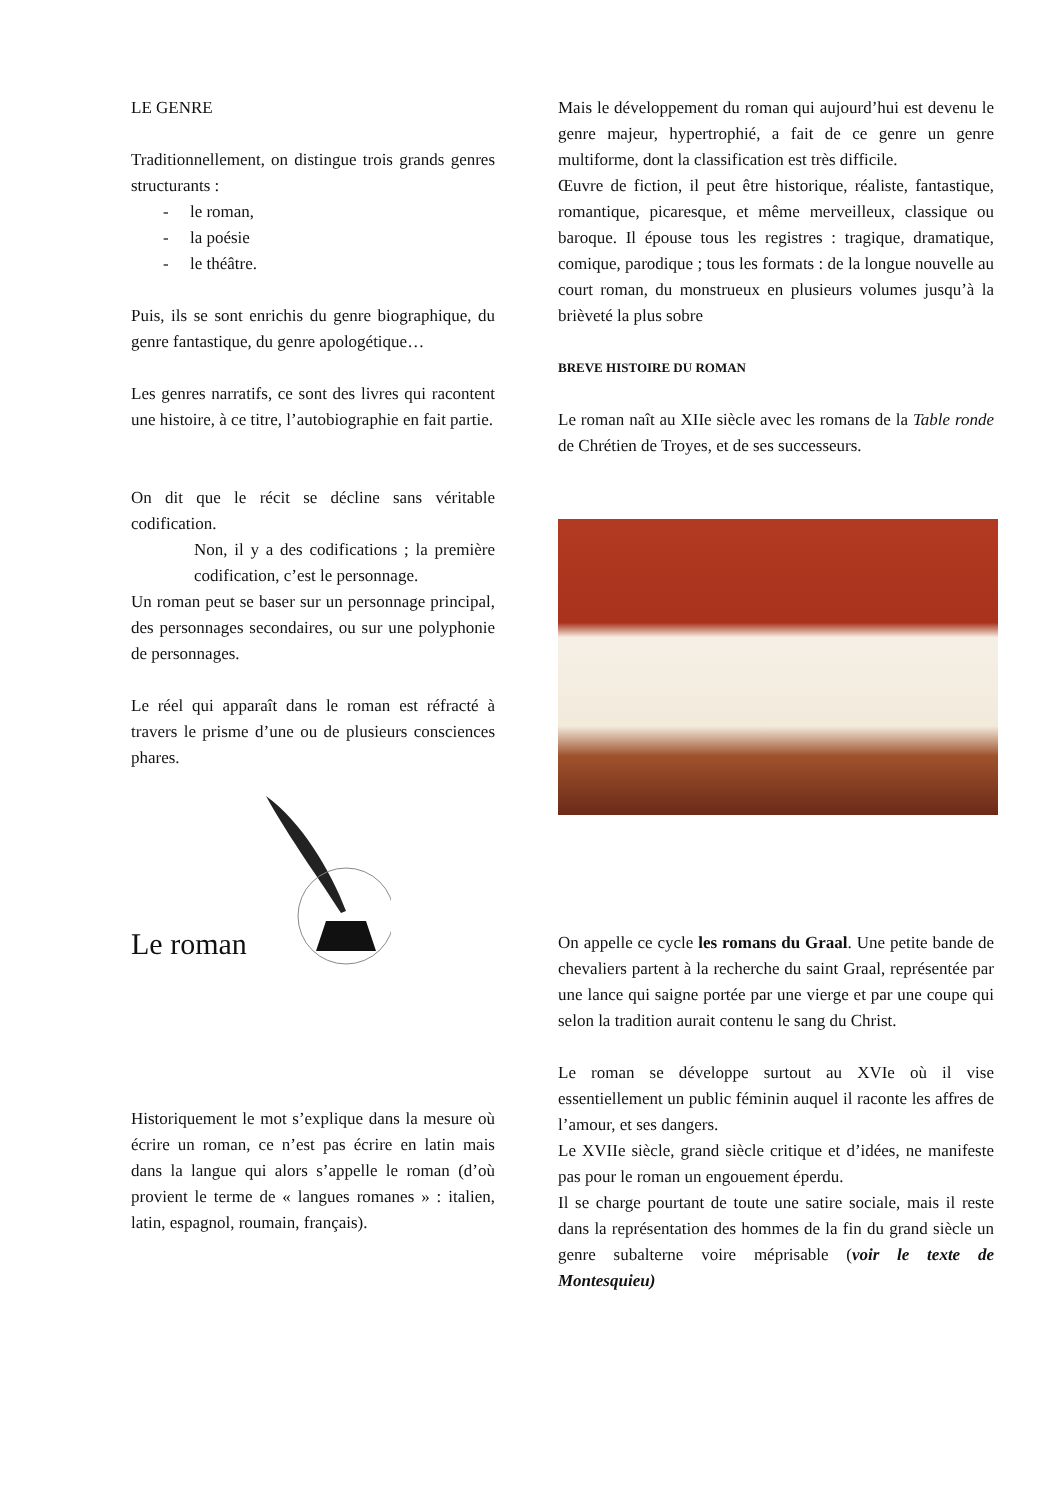LE GENRE
Traditionnellement, on distingue trois grands genres structurants :
- le roman,
- la poésie
- le théâtre.
Puis, ils se sont enrichis du genre biographique, du genre fantastique, du genre apologétique…
Les genres narratifs, ce sont des livres qui racontent une histoire, à ce titre, l’autobiographie en fait partie.
On dit que le récit se décline sans véritable codification.
Non, il y a des codifications ; la première codification, c’est le personnage.
Un roman peut se baser sur un personnage principal, des personnages secondaires, ou sur une polyphonie de personnages.
Le réel qui apparaît dans le roman est réfracté à travers le prisme d’une ou de plusieurs consciences phares.
Le roman
Historiquement le mot s’explique dans la mesure où écrire un roman, ce n’est pas écrire en latin mais dans la langue qui alors s’appelle le roman (d’où provient le terme de « langues romanes » : italien, latin, espagnol, roumain, français).
Mais le développement du roman qui aujourd’hui est devenu le genre majeur, hypertrophié, a fait de ce genre un genre multiforme, dont la classification est très difficile.
Œuvre de fiction, il peut être historique, réaliste, fantastique, romantique, picaresque, et même merveilleux, classique ou baroque. Il épouse tous les registres : tragique, dramatique, comique, parodique ; tous les formats : de la longue nouvelle au court roman, du monstrueux en plusieurs volumes jusqu’à la brièveté la plus sobre
BREVE HISTOIRE DU ROMAN
Le roman naît au XIIe siècle avec les romans de la Table ronde de Chrétien de Troyes, et de ses successeurs.
On appelle ce cycle les romans du Graal. Une petite bande de chevaliers partent à la recherche du saint Graal, représentée par une lance qui saigne portée par une vierge et par une coupe qui selon la tradition aurait contenu le sang du Christ.
Le roman se développe surtout au XVIe où il vise essentiellement un public féminin auquel il raconte les affres de l’amour, et ses dangers.
Le XVIIe siècle, grand siècle critique et d’idées, ne manifeste pas pour le roman un engouement éperdu.
Il se charge pourtant de toute une satire sociale, mais il reste dans la représentation des hommes de la fin du grand siècle un genre subalterne voire méprisable (voir le texte de Montesquieu)